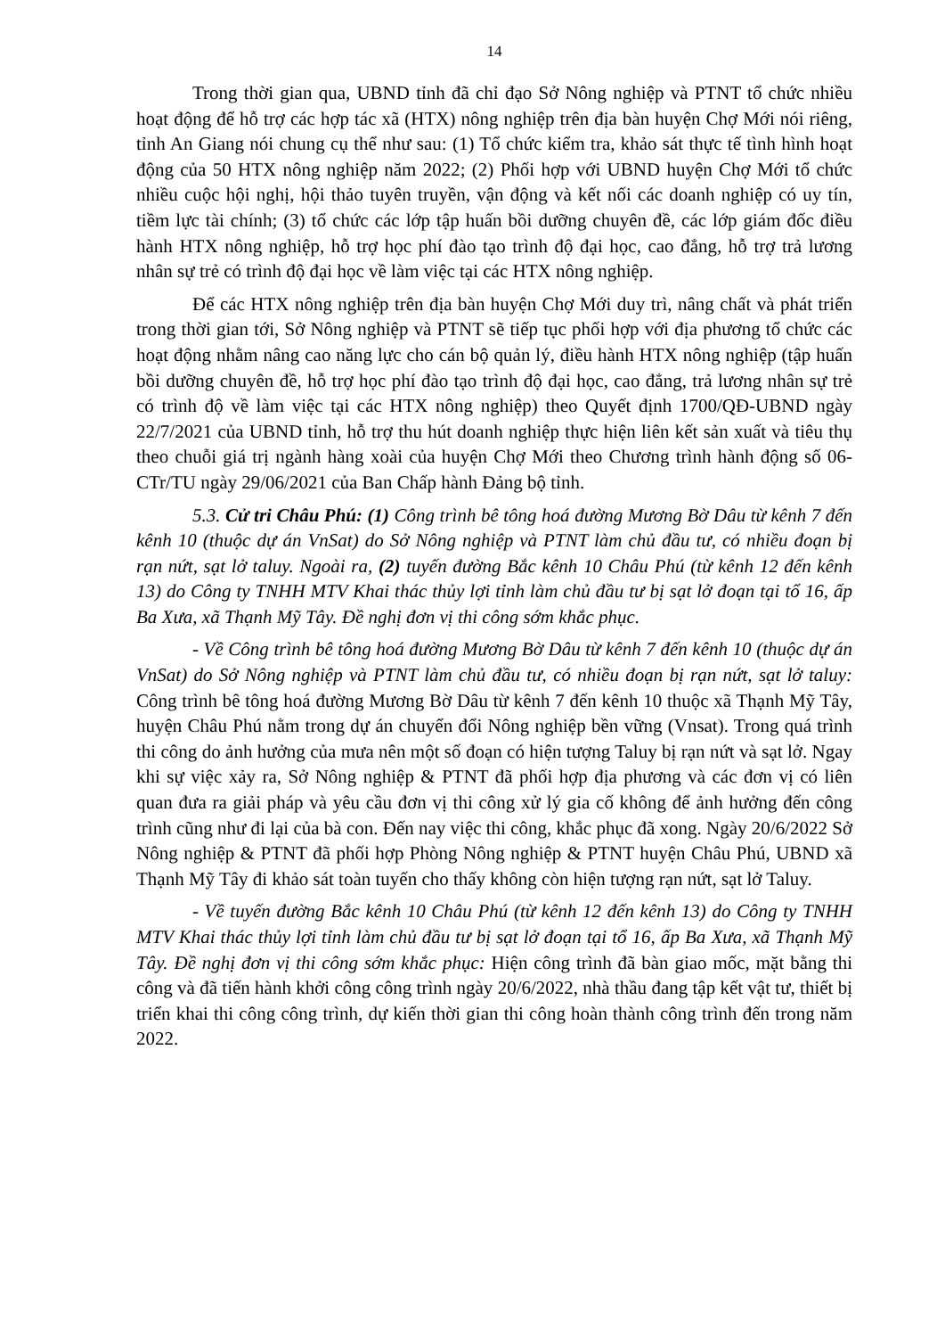14
Trong thời gian qua, UBND tỉnh đã chỉ đạo Sở Nông nghiệp và PTNT tổ chức nhiều hoạt động để hỗ trợ các hợp tác xã (HTX) nông nghiệp trên địa bàn huyện Chợ Mới nói riêng, tỉnh An Giang nói chung cụ thể như sau: (1) Tổ chức kiểm tra, khảo sát thực tế tình hình hoạt động của 50 HTX nông nghiệp năm 2022; (2) Phối hợp với UBND huyện Chợ Mới tổ chức nhiều cuộc hội nghị, hội thảo tuyên truyền, vận động và kết nối các doanh nghiệp có uy tín, tiềm lực tài chính; (3) tổ chức các lớp tập huấn bồi dưỡng chuyên đề, các lớp giám đốc điều hành HTX nông nghiệp, hỗ trợ học phí đào tạo trình độ đại học, cao đẳng, hỗ trợ trả lương nhân sự trẻ có trình độ đại học về làm việc tại các HTX nông nghiệp.
Để các HTX nông nghiệp trên địa bàn huyện Chợ Mới duy trì, nâng chất và phát triển trong thời gian tới, Sở Nông nghiệp và PTNT sẽ tiếp tục phối hợp với địa phương tổ chức các hoạt động nhằm nâng cao năng lực cho cán bộ quản lý, điều hành HTX nông nghiệp (tập huấn bồi dưỡng chuyên đề, hỗ trợ học phí đào tạo trình độ đại học, cao đẳng, trả lương nhân sự trẻ có trình độ về làm việc tại các HTX nông nghiệp) theo Quyết định 1700/QĐ-UBND ngày 22/7/2021 của UBND tỉnh, hỗ trợ thu hút doanh nghiệp thực hiện liên kết sản xuất và tiêu thụ theo chuỗi giá trị ngành hàng xoài của huyện Chợ Mới theo Chương trình hành động số 06-CTr/TU ngày 29/06/2021 của Ban Chấp hành Đảng bộ tỉnh.
5.3. Cử tri Châu Phú: (1) Công trình bê tông hoá đường Mương Bờ Dâu từ kênh 7 đến kênh 10 (thuộc dự án VnSat) do Sở Nông nghiệp và PTNT làm chủ đầu tư, có nhiều đoạn bị rạn nứt, sạt lở taluy. Ngoài ra, (2) tuyến đường Bắc kênh 10 Châu Phú (từ kênh 12 đến kênh 13) do Công ty TNHH MTV Khai thác thủy lợi tỉnh làm chủ đầu tư bị sạt lở đoạn tại tổ 16, ấp Ba Xưa, xã Thạnh Mỹ Tây. Đề nghị đơn vị thi công sớm khắc phục.
- Về Công trình bê tông hoá đường Mương Bờ Dâu từ kênh 7 đến kênh 10 (thuộc dự án VnSat) do Sở Nông nghiệp và PTNT làm chủ đầu tư, có nhiều đoạn bị rạn nứt, sạt lở taluy: Công trình bê tông hoá đường Mương Bờ Dâu từ kênh 7 đến kênh 10 thuộc xã Thạnh Mỹ Tây, huyện Châu Phú nằm trong dự án chuyển đổi Nông nghiệp bền vững (Vnsat). Trong quá trình thi công do ảnh hưởng của mưa nên một số đoạn có hiện tượng Taluy bị rạn nứt và sạt lở. Ngay khi sự việc xảy ra, Sở Nông nghiệp & PTNT đã phối hợp địa phương và các đơn vị có liên quan đưa ra giải pháp và yêu cầu đơn vị thi công xử lý gia cố không để ảnh hưởng đến công trình cũng như đi lại của bà con. Đến nay việc thi công, khắc phục đã xong. Ngày 20/6/2022 Sở Nông nghiệp & PTNT đã phối hợp Phòng Nông nghiệp & PTNT huyện Châu Phú, UBND xã Thạnh Mỹ Tây đi khảo sát toàn tuyến cho thấy không còn hiện tượng rạn nứt, sạt lở Taluy.
- Về tuyến đường Bắc kênh 10 Châu Phú (từ kênh 12 đến kênh 13) do Công ty TNHH MTV Khai thác thủy lợi tỉnh làm chủ đầu tư bị sạt lở đoạn tại tổ 16, ấp Ba Xưa, xã Thạnh Mỹ Tây. Đề nghị đơn vị thi công sớm khắc phục: Hiện công trình đã bàn giao mốc, mặt bằng thi công và đã tiến hành khởi công công trình ngày 20/6/2022, nhà thầu đang tập kết vật tư, thiết bị triển khai thi công công trình, dự kiến thời gian thi công hoàn thành công trình đến trong năm 2022.